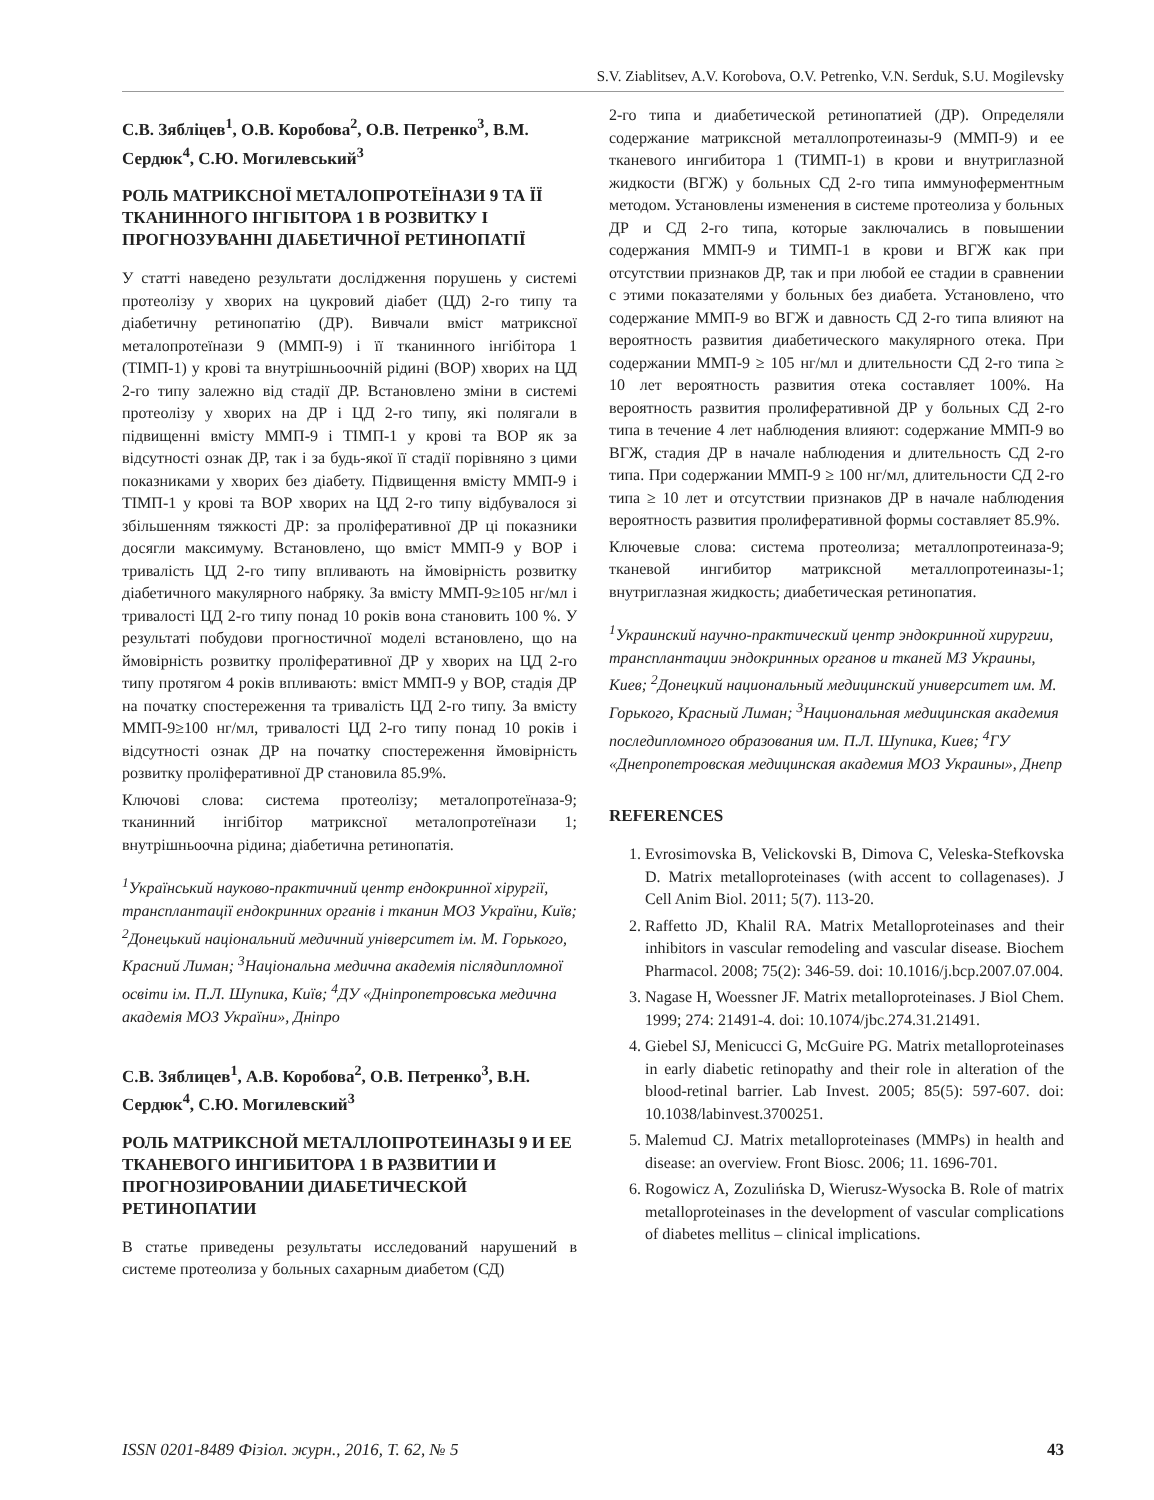S.V. Ziablitsev, A.V. Korobova, O.V. Petrenko, V.N. Serduk, S.U. Mogilevsky
С.В. Зябліцев<sup>1</sup>, О.В. Коробова<sup>2</sup>, О.В. Петренко<sup>3</sup>, В.М. Сердюк<sup>4</sup>, С.Ю. Могилевський<sup>3</sup>
РОЛЬ МАТРИКСНОЇ МЕТАЛОПРОТЕЇНАЗИ 9 ТА ЇЇ ТКАНИННОГО ІНГІБІТОРА 1 В РОЗВИТКУ І ПРОГНОЗУВАННІ ДІАБЕТИЧНОЇ РЕТИНОПАТІЇ
У статті наведено результати дослідження порушень у системі протеолізу у хворих на цукровий діабет (ЦД) 2-го типу та діабетичну ретинопатію (ДР). Вивчали вміст матриксної металопротеїнази 9 (ММП-9) і її тканинного інгібітора 1 (ТІМП-1) у крові та внутрішньоочній рідині (ВОР) хворих на ЦД 2-го типу залежно від стадії ДР. Встановлено зміни в системі протеолізу у хворих на ДР і ЦД 2-го типу, які полягали в підвищенні вмісту ММП-9 і ТІМП-1 у крові та ВОР як за відсутності ознак ДР, так і за будь-якої її стадії порівняно з цими показниками у хворих без діабету. Підвищення вмісту ММП-9 і ТІМП-1 у крові та ВОР хворих на ЦД 2-го типу відбувалося зі збільшенням тяжкості ДР: за проліферативної ДР ці показники досягли максимуму. Встановлено, що вміст ММП-9 у ВОР і тривалість ЦД 2-го типу впливають на ймовірність розвитку діабетичного макулярного набряку. За вмісту ММП-9≥105 нг/мл і тривалості ЦД 2-го типу понад 10 років вона становить 100 %. У результаті побудови прогностичної моделі встановлено, що на ймовірність розвитку проліферативної ДР у хворих на ЦД 2-го типу протягом 4 років впливають: вміст ММП-9 у ВОР, стадія ДР на початку спостереження та тривалість ЦД 2-го типу. За вмісту ММП-9≥100 нг/мл, тривалості ЦД 2-го типу понад 10 років і відсутності ознак ДР на початку спостереження ймовірність розвитку проліферативної ДР становила 85.9%.
Ключові слова: система протеолізу; металопротеїназа-9; тканинний інгібітор матриксної металопротеїнази 1; внутрішньоочна рідина; діабетична ретинопатія.
<sup>1</sup> Український науково-практичний центр ендокринної хірургії, трансплантації ендокринних органів і тканин МОЗ України, Київ; <sup>2</sup>Донецький національний медичний університет ім. М. Горького, Красний Лиман; <sup>3</sup>Національна медична академія післядипломної освіти ім. П.Л. Шупика, Київ; <sup>4</sup>ДУ «Дніпропетровська медична академія МОЗ України», Дніпро
С.В. Зяблицев<sup>1</sup>, А.В. Коробова<sup>2</sup>, О.В. Петренко<sup>3</sup>, В.Н. Сердюк<sup>4</sup>, С.Ю. Могилевский<sup>3</sup>
РОЛЬ МАТРИКСНОЙ МЕТАЛЛОПРОТЕИНАЗЫ 9 И ЕЕ ТКАНЕВОГО ИНГИБИТОРА 1 В РАЗВИТИИ И ПРОГНОЗИРОВАНИИ ДИАБЕТИЧЕСКОЙ РЕТИНОПАТИИ
В статье приведены результаты исследований нарушений в системе протеолиза у больных сахарным диабетом (СД)
2-го типа и диабетической ретинопатией (ДР). Определяли содержание матриксной металлопротеиназы-9 (ММП-9) и ее тканевого ингибитора 1 (ТИМП-1) в крови и внутриглазной жидкости (ВГЖ) у больных СД 2-го типа иммуноферментным методом. Установлены изменения в системе протеолиза у больных ДР и СД 2-го типа, которые заключались в повышении содержания ММП-9 и ТИМП-1 в крови и ВГЖ как при отсутствии признаков ДР, так и при любой ее стадии в сравнении с этими показателями у больных без диабета. Установлено, что содержание ММП-9 во ВГЖ и давность СД 2-го типа влияют на вероятность развития диабетического макулярного отека. При содержании ММП-9 ≥ 105 нг/мл и длительности СД 2-го типа ≥ 10 лет вероятность развития отека составляет 100%. На вероятность развития пролиферативной ДР у больных СД 2-го типа в течение 4 лет наблюдения влияют: содержание ММП-9 во ВГЖ, стадия ДР в начале наблюдения и длительность СД 2-го типа. При содержании ММП-9 ≥ 100 нг/мл, длительности СД 2-го типа ≥ 10 лет и отсутствии признаков ДР в начале наблюдения вероятность развития пролиферативной формы составляет 85.9%.
Ключевые слова: система протеолиза; металлопротеиназа-9; тканевой ингибитор матриксной металлопротеиназы-1; внутриглазная жидкость; диабетическая ретинопатия.
<sup>1</sup> Украинский научно-практический центр эндокринной хирургии, трансплантации эндокринных органов и тканей МЗ Украины, Киев; <sup>2</sup>Донецкий национальный медицинский университет им. М. Горького, Красный Лиман; <sup>3</sup>Национальная медицинская академия последипломного образования им. П.Л. Шупика, Киев; <sup>4</sup>ГУ «Днепропетровская медицинская академия МОЗ Украины», Днепр
REFERENCES
1. Evrosimovska B, Velickovski B, Dimova C, Veleska-Stefkovska D. Matrix metalloproteinases (with accent to collagenases). J Cell Anim Biol. 2011; 5(7). 113-20.
2. Raffetto JD, Khalil RA. Matrix Metalloproteinases and their inhibitors in vascular remodeling and vascular disease. Biochem Pharmacol. 2008; 75(2): 346-59. doi: 10.1016/j.bcp.2007.07.004.
3. Nagase H, Woessner JF. Matrix metalloproteinases. J Biol Chem. 1999; 274: 21491-4. doi: 10.1074/jbc.274.31.21491.
4. Giebel SJ, Menicucci G, McGuire PG. Matrix metalloproteinases in early diabetic retinopathy and their role in alteration of the blood-retinal barrier. Lab Invest. 2005; 85(5): 597-607. doi: 10.1038/labinvest.3700251.
5. Malemud CJ. Matrix metalloproteinases (MMPs) in health and disease: an overview. Front Biosc. 2006; 11. 1696-701.
6. Rogowicz A, Zozulińska D, Wierusz-Wysocka B. Role of matrix metalloproteinases in the development of vascular complications of diabetes mellitus – clinical implications.
ISSN 0201-8489 Фізіол. журн., 2016, Т. 62, № 5 43